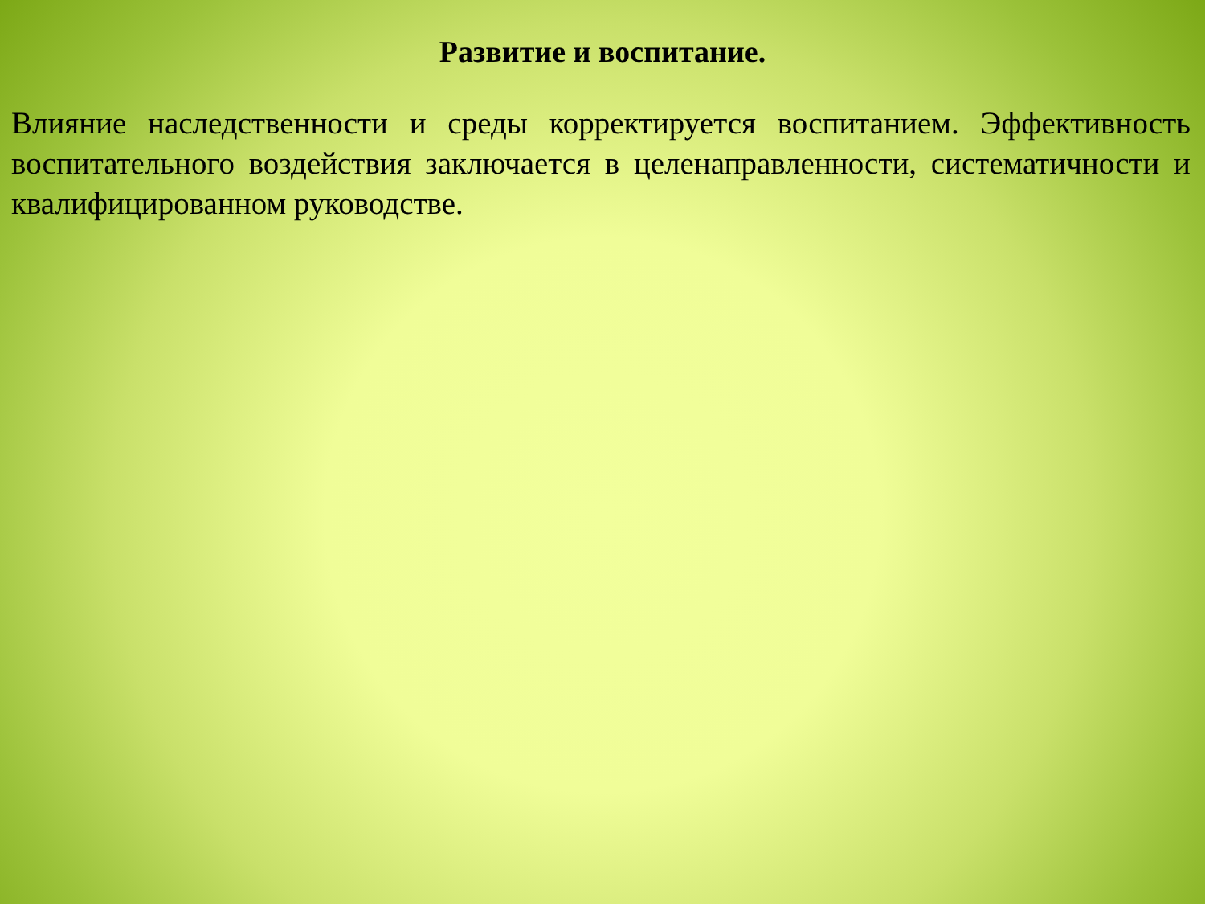Развитие и воспитание.
Влияние наследственности и среды корректируется воспитанием. Эффективность воспитательного воздействия заключается в целенаправленности, систематичности и квалифицированном руководстве.